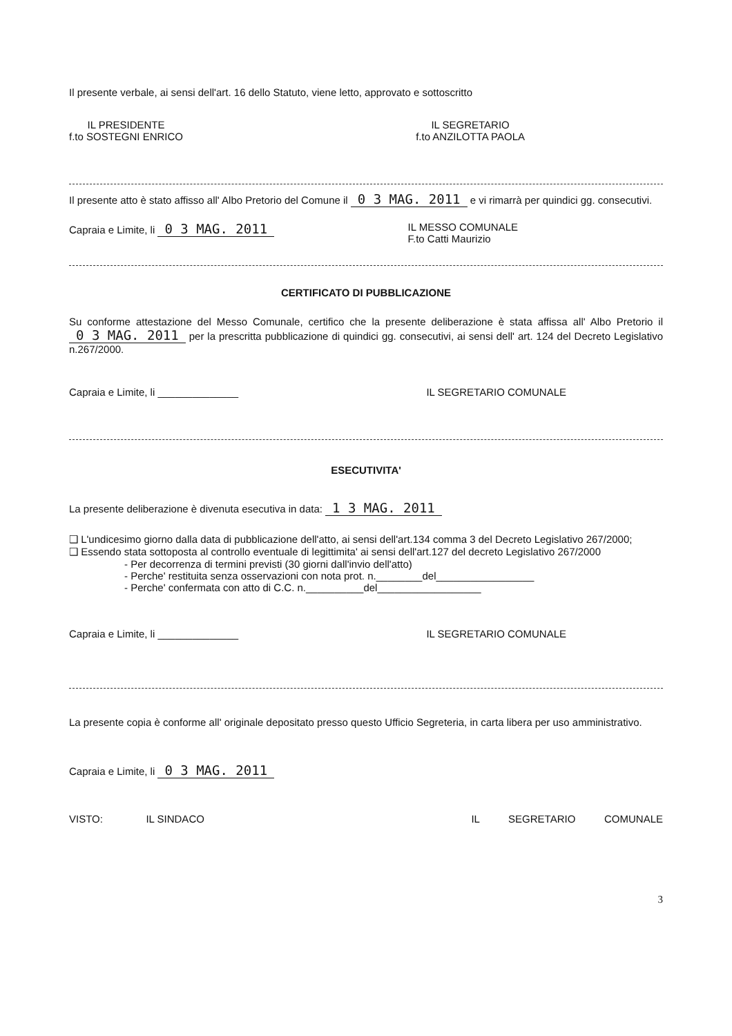Il presente verbale, ai sensi dell'art. 16 dello Statuto, viene letto, approvato e sottoscritto
IL PRESIDENTE
f.to SOSTEGNI ENRICO
IL SEGRETARIO
f.to ANZILOTTA PAOLA
Il presente atto è stato affisso all' Albo Pretorio del Comune il 0 3 MAG. 2011 e vi rimarrà per quindici gg. consecutivi.
Capraia e Limite, li 0 3 MAG. 2011
IL MESSO COMUNALE
F.to Catti Maurizio
CERTIFICATO DI PUBBLICAZIONE
Su conforme attestazione del Messo Comunale, certifico che la presente deliberazione è stata affissa all' Albo Pretorio il 0 3 MAG. 2011 per la prescritta pubblicazione di quindici gg. consecutivi, ai sensi dell' art. 124 del Decreto Legislativo n.267/2000.
Capraia e Limite, li ______________
IL SEGRETARIO COMUNALE
ESECUTIVITA'
La presente deliberazione è divenuta esecutiva in data: 1 3 MAG. 2011
❑ L'undicesimo giorno dalla data di pubblicazione dell'atto, ai sensi dell'art.134 comma 3 del Decreto Legislativo 267/2000;
❑ Essendo stata sottoposta al controllo eventuale di legittimita' ai sensi dell'art.127 del decreto Legislativo 267/2000
- Per decorrenza di termini previsti (30 giorni dall'invio dell'atto)
- Perche' restituita senza osservazioni con nota prot. n.________del_________________
- Perche' confermata con atto di C.C. n.__________del__________________
Capraia e Limite, li ______________
IL SEGRETARIO COMUNALE
La presente copia è conforme all' originale depositato presso questo Ufficio Segreteria, in carta libera per uso amministrativo.
Capraia e Limite, li 0 3 MAG. 2011
VISTO: IL SINDACO
IL SEGRETARIO COMUNALE
3